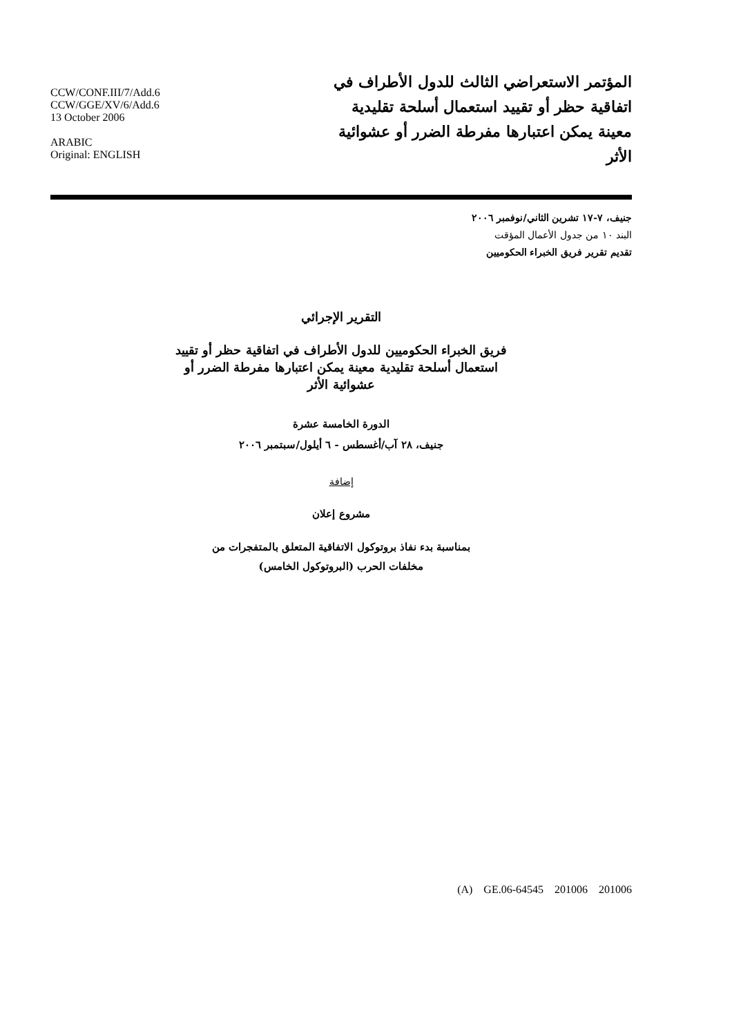CCW/CONF.III/7/Add.6
CCW/GGE/XV/6/Add.6
13 October 2006
ARABIC
Original: ENGLISH
المؤتمر الاستعراضي الثالث للدول الأطراف في اتفاقية حظر أو تقييد استعمال أسلحة تقليدية معينة يمكن اعتبارها مفرطة الضرر أو عشوائية الأثر
جنيف، ٧-١٧ تشرين الثاني/نوفمبر ٢٠٠٦
البند ١٠ من جدول الأعمال المؤقت
تقديم تقرير فريق الخبراء الحكوميين
التقرير الإجرائي
فريق الخبراء الحكوميين للدول الأطراف في اتفاقية حظر أو تقييد استعمال أسلحة تقليدية معينة يمكن اعتبارها مفرطة الضرر أو عشوائية الأثر
الدورة الخامسة عشرة
جنيف، ٢٨ آب/أغسطس - ٦ أيلول/سبتمبر ٢٠٠٦
إضافة
مشروع إعلان
بمناسبة بدء نفاذ بروتوكول الاتفاقية المتعلق بالمتفجرات من
مخلفات الحرب (البروتوكول الخامس)
(A) GE.06-64545 201006 201006